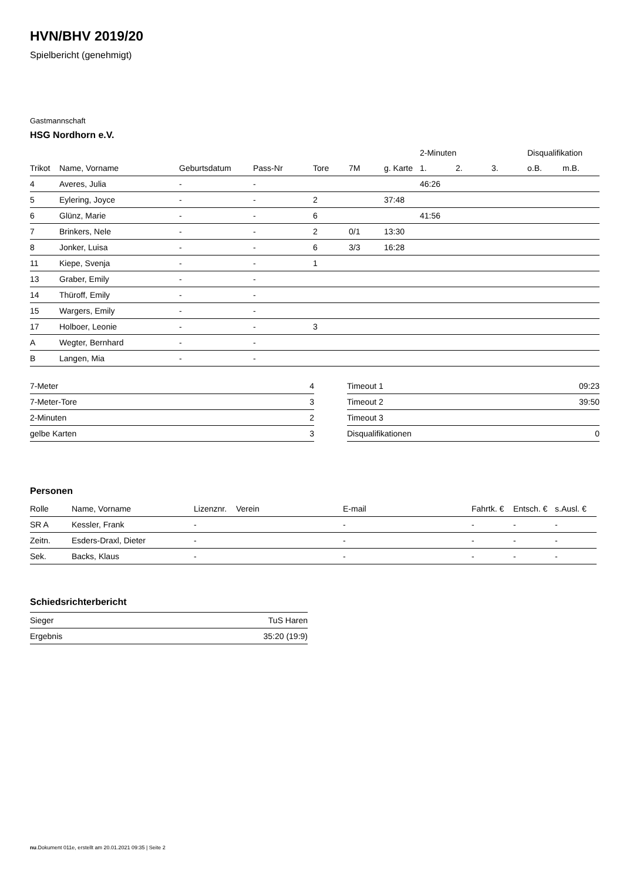HVN/BHV 2019/20
Spielbericht (genehmigt)
Gastmannschaft
HSG Nordhorn e.V.
| | | | | | | | 2-Minuten | | | Disqualifikation | |
| --- | --- | --- | --- | --- | --- | --- | --- | --- | --- | --- | --- |
| Trikot | Name, Vorname | Geburtsdatum | Pass-Nr | Tore | 7M | g. Karte | 1. | 2. | 3. | o.B. | m.B. |
| 4 | Averes, Julia | - | - | | | | 46:26 | | | | |
| 5 | Eylering, Joyce | - | - | 2 | | 37:48 | | | | | |
| 6 | Glünz, Marie | - | - | 6 | | | 41:56 | | | | |
| 7 | Brinkers, Nele | - | - | 2 | 0/1 | 13:30 | | | | | |
| 8 | Jonker, Luisa | - | - | 6 | 3/3 | 16:28 | | | | | |
| 11 | Kiepe, Svenja | - | - | 1 | | | | | | | |
| 13 | Graber, Emily | - | - | | | | | | | | |
| 14 | Thüroff, Emily | - | - | | | | | | | | |
| 15 | Wargers, Emily | - | - | | | | | | | | |
| 17 | Holboer, Leonie | - | - | 3 | | | | | | | |
| A | Wegter, Bernhard | - | - | | | | | | | | |
| B | Langen, Mia | - | - | | | | | | | | |
| 7-Meter | 4 |
| 7-Meter-Tore | 3 |
| 2-Minuten | 2 |
| gelbe Karten | 3 |
| Timeout 1 | 09:23 |
| Timeout 2 | 39:50 |
| Timeout 3 | |
| Disqualifikationen | 0 |
Personen
| Rolle | Name, Vorname | Lizenznr. | Verein | E-mail | Fahrtk. € | Entsch. € | s.Ausl. € |
| --- | --- | --- | --- | --- | --- | --- | --- |
| SR A | Kessler, Frank | - | | - | - | - | - |
| Zeitn. | Esders-Draxl, Dieter | - | | - | - | - | - |
| Sek. | Backs, Klaus | - | | - | - | - | - |
Schiedsrichterbericht
| Sieger | TuS Haren |
| Ergebnis | 35:20 (19:9) |
nu.Dokument 011e, erstellt am 20.01.2021 09:35 | Seite 2